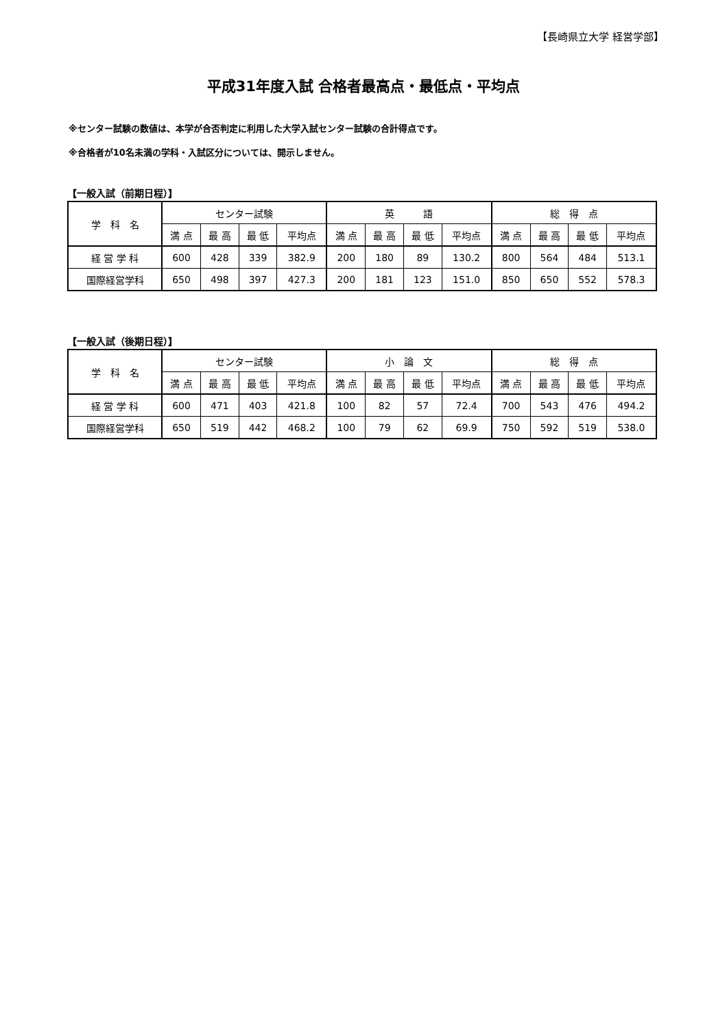【長崎県立大学 経営学部】
平成31年度入試 合格者最高点・最低点・平均点
※センター試験の数値は、本学が合否判定に利用した大学入試センター試験の合計得点です。
※合格者が10名未満の学科・入試区分については、開示しません。
【一般入試（前期日程）】
| 学 科 名 | センター試験 | | | | 英 語 | | | | 総 得 点 | | | |
| --- | --- | --- | --- | --- | --- | --- | --- | --- | --- | --- | --- | --- |
| | 満 点 | 最 高 | 最 低 | 平均点 | 満 点 | 最 高 | 最 低 | 平均点 | 満 点 | 最 高 | 最 低 | 平均点 |
| 経 営 学 科 | 600 | 428 | 339 | 382.9 | 200 | 180 | 89 | 130.2 | 800 | 564 | 484 | 513.1 |
| 国際経営学科 | 650 | 498 | 397 | 427.3 | 200 | 181 | 123 | 151.0 | 850 | 650 | 552 | 578.3 |
【一般入試（後期日程）】
| 学 科 名 | センター試験 | | | | 小 論 文 | | | | 総 得 点 | | | |
| --- | --- | --- | --- | --- | --- | --- | --- | --- | --- | --- | --- | --- |
| | 満 点 | 最 高 | 最 低 | 平均点 | 満 点 | 最 高 | 最 低 | 平均点 | 満 点 | 最 高 | 最 低 | 平均点 |
| 経 営 学 科 | 600 | 471 | 403 | 421.8 | 100 | 82 | 57 | 72.4 | 700 | 543 | 476 | 494.2 |
| 国際経営学科 | 650 | 519 | 442 | 468.2 | 100 | 79 | 62 | 69.9 | 750 | 592 | 519 | 538.0 |